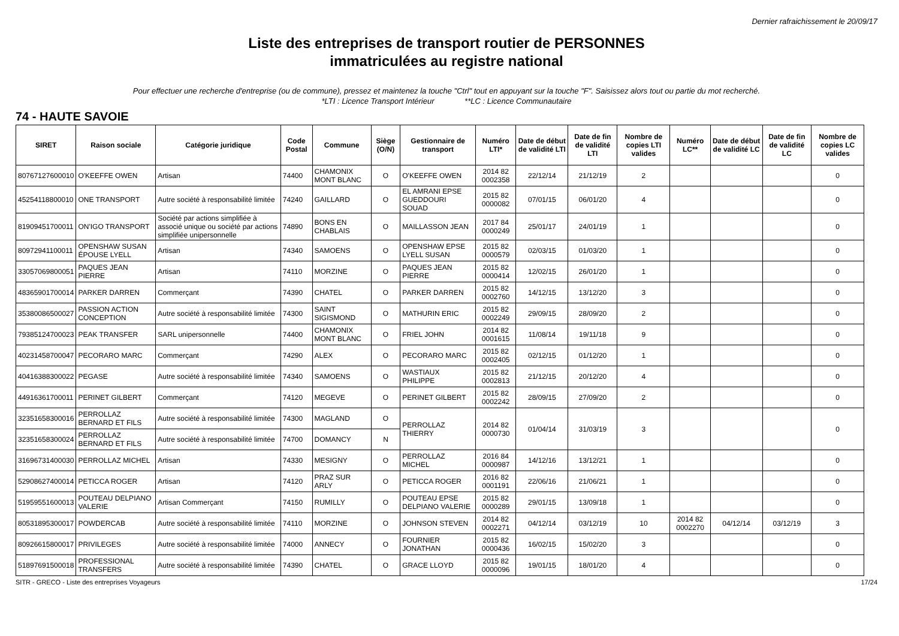Dernier rafraichissement le 20/09/17
Liste des entreprises de transport routier de PERSONNES
immatriculées au registre national
Pour effectuer une recherche d'entreprise (ou de commune), pressez et maintenez la touche "Ctrl" tout en appuyant sur la touche "F". Saisissez alors tout ou partie du mot recherché.
*LTI : Licence Transport Intérieur **LC : Licence Communautaire
74 - HAUTE SAVOIE
| SIRET | Raison sociale | Catégorie juridique | Code Postal | Commune | Siège (O/N) | Gestionnaire de transport | Numéro LTI* | Date de début de validité LTI | Date de fin de validité LTI | Nombre de copies LTI valides | Numéro LC** | Date de début de validité LC | Date de fin de validité LC | Nombre de copies LC valides |
| --- | --- | --- | --- | --- | --- | --- | --- | --- | --- | --- | --- | --- | --- | --- |
| 80767127600010 | O'KEEFFE OWEN | Artisan | 74400 | CHAMONIX MONT BLANC | O | O'KEEFFE OWEN | 2014 82 0002358 | 22/12/14 | 21/12/19 | 2 | | | | 0 |
| 45254118800010 | ONE TRANSPORT | Autre société à responsabilité limitée | 74240 | GAILLARD | O | EL AMRANI EPSE GUEDDOURI SOUAD | 2015 82 0000082 | 07/01/15 | 06/01/20 | 4 | | | | 0 |
| 81909451700011 | ON'IGO TRANSPORT | Société par actions simplifiée à associé unique ou société par actions simplifiée unipersonnelle | 74890 | BONS EN CHABLAIS | O | MAILLASSON JEAN | 2017 84 0000249 | 25/01/17 | 24/01/19 | 1 | | | | 0 |
| 80972941100011 | OPENSHAW SUSAN ÉPOUSE LYELL | Artisan | 74340 | SAMOENS | O | OPENSHAW EPSE LYELL SUSAN | 2015 82 0000579 | 02/03/15 | 01/03/20 | 1 | | | | 0 |
| 33057069800051 | PAQUES JEAN PIERRE | Artisan | 74110 | MORZINE | O | PAQUES JEAN PIERRE | 2015 82 0000414 | 12/02/15 | 26/01/20 | 1 | | | | 0 |
| 48365901700014 | PARKER DARREN | Commerçant | 74390 | CHATEL | O | PARKER DARREN | 2015 82 0002760 | 14/12/15 | 13/12/20 | 3 | | | | 0 |
| 35380086500027 | PASSION ACTION CONCEPTION | Autre société à responsabilité limitée | 74300 | SAINT SIGISMOND | O | MATHURIN ERIC | 2015 82 0002249 | 29/09/15 | 28/09/20 | 2 | | | | 0 |
| 79385124700023 | PEAK TRANSFER | SARL unipersonnelle | 74400 | CHAMONIX MONT BLANC | O | FRIEL JOHN | 2014 82 0001615 | 11/08/14 | 19/11/18 | 9 | | | | 0 |
| 40231458700047 | PECORARO MARC | Commerçant | 74290 | ALEX | O | PECORARO MARC | 2015 82 0002405 | 02/12/15 | 01/12/20 | 1 | | | | 0 |
| 40416388300022 | PEGASE | Autre société à responsabilité limitée | 74340 | SAMOENS | O | WASTIAUX PHILIPPE | 2015 82 0002813 | 21/12/15 | 20/12/20 | 4 | | | | 0 |
| 44916361700011 | PERINET GILBERT | Commerçant | 74120 | MEGEVE | O | PERINET GILBERT | 2015 82 0002242 | 28/09/15 | 27/09/20 | 2 | | | | 0 |
| 32351658300016 | PERROLLAZ BERNARD ET FILS | Autre société à responsabilité limitée | 74300 | MAGLAND | O | PERROLLAZ THIERRY | 2014 82 0000730 | 01/04/14 | 31/03/19 | 3 | | | | 0 |
| 32351658300024 | PERROLLAZ BERNARD ET FILS | Autre société à responsabilité limitée | 74700 | DOMANCY | N | | | | | | | | | |
| 31696731400030 | PERROLLAZ MICHEL | Artisan | 74330 | MESIGNY | O | PERROLLAZ MICHEL | 2016 84 0000987 | 14/12/16 | 13/12/21 | 1 | | | | 0 |
| 52908627400014 | PETICCA ROGER | Artisan | 74120 | PRAZ SUR ARLY | O | PETICCA ROGER | 2016 82 0001191 | 22/06/16 | 21/06/21 | 1 | | | | 0 |
| 51959551600013 | POUTEAU DELPIANO VALERIE | Artisan Commerçant | 74150 | RUMILLY | O | POUTEAU EPSE DELPIANO VALERIE | 2015 82 0000289 | 29/01/15 | 13/09/18 | 1 | | | | 0 |
| 80531895300017 | POWDERCAB | Autre société à responsabilité limitée | 74110 | MORZINE | O | JOHNSON STEVEN | 2014 82 0002271 | 04/12/14 | 03/12/19 | 10 | 2014 82 0002270 | 04/12/14 | 03/12/19 | 3 |
| 80926615800017 | PRIVILEGES | Autre société à responsabilité limitée | 74000 | ANNECY | O | FOURNIER JONATHAN | 2015 82 0000436 | 16/02/15 | 15/02/20 | 3 | | | | 0 |
| 51897691500018 | PROFESSIONAL TRANSFERS | Autre société à responsabilité limitée | 74390 | CHATEL | O | GRACE LLOYD | 2015 82 0000096 | 19/01/15 | 18/01/20 | 4 | | | | 0 |
SITR - GRECO - Liste des entreprises Voyageurs 17/24